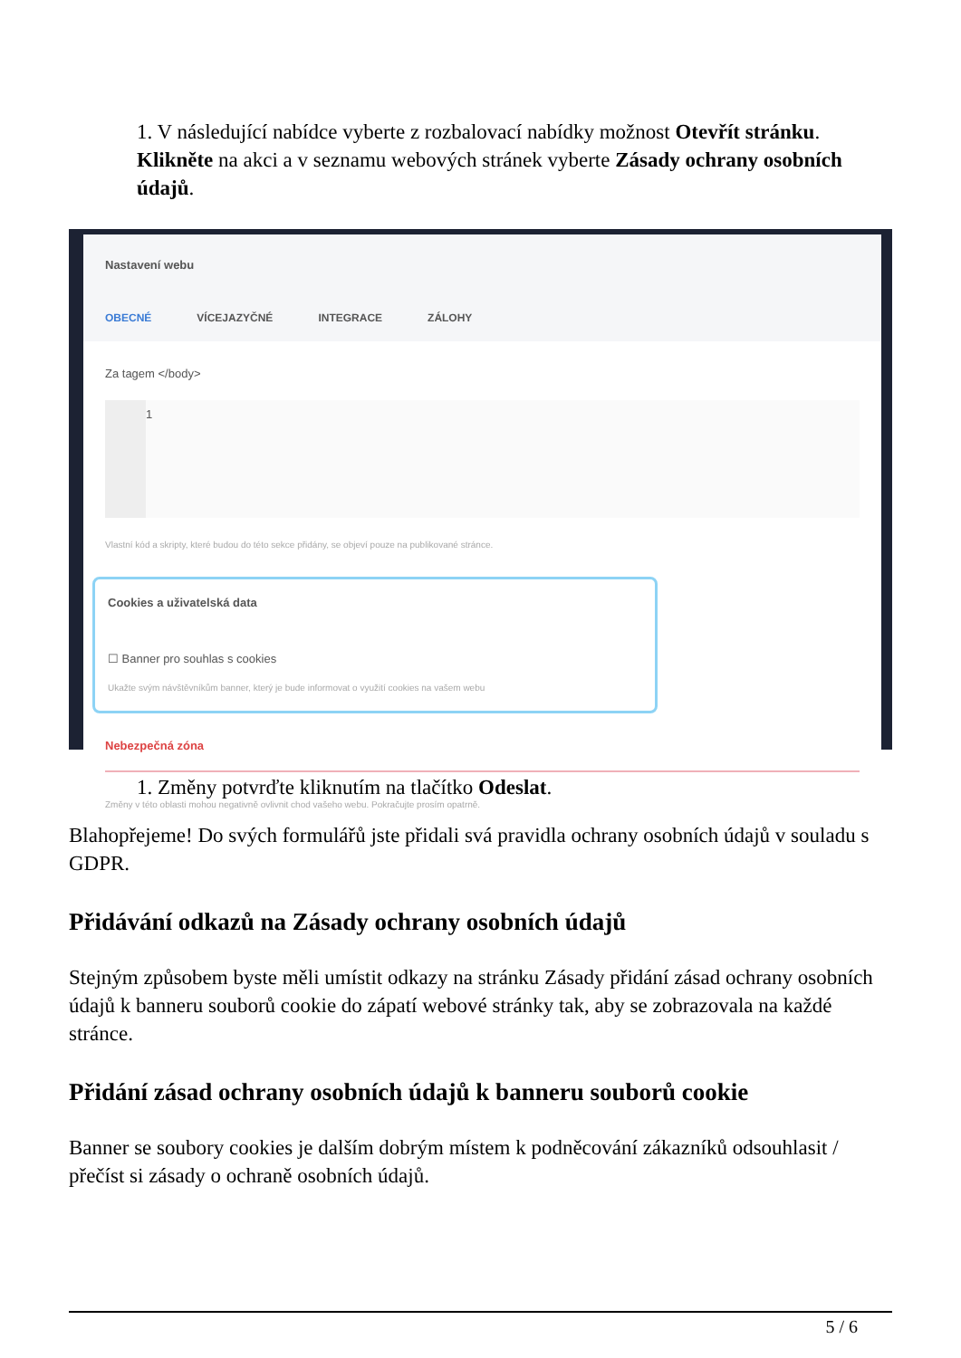1. V následující nabídce vyberte z rozbalovací nabídky možnost Otevřít stránku. Klikněte na akci a v seznamu webových stránek vyberte Zásady ochrany osobních údajů.
Nastavení webu
OBECNÉ VÍCEJAZYČNÉ INTEGRACE ZÁLOHY
Za tagem </body>
1
Vlastní kód a skripty, které budou do této sekce přidány, se objeví pouze na publikované stránce.
Cookies a uživatelská data
☐ Banner pro souhlas s cookies
Ukažte svým návštěvníkům banner, který je bude informovat o využití cookies na vašem webu
Nebezpečná zóna
Změny v této oblasti mohou negativně ovlivnit chod vašeho webu. Pokračujte prosím opatrně.
1. Změny potvrďte kliknutím na tlačítko Odeslat.
Blahopřejeme! Do svých formulářů jste přidali svá pravidla ochrany osobních údajů v souladu s GDPR.
Přidávání odkazů na Zásady ochrany osobních údajů
Stejným způsobem byste měli umístit odkazy na stránku Zásady přidání zásad ochrany osobních údajů k banneru souborů cookie do zápatí webové stránky tak, aby se zobrazovala na každé stránce.
Přidání zásad ochrany osobních údajů k banneru souborů cookie
Banner se soubory cookies je dalším dobrým místem k podněcování zákazníků odsouhlasit / přečíst si zásady o ochraně osobních údajů.
5 / 6